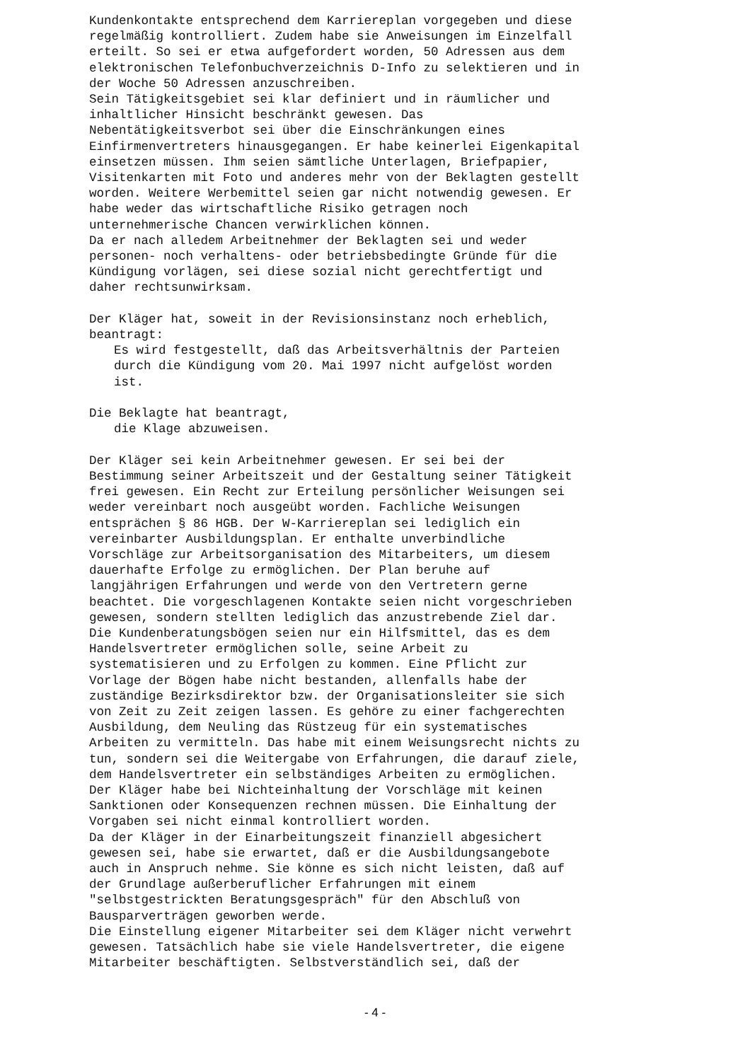Kundenkontakte entsprechend dem Karriereplan vorgegeben und diese regelmäßig kontrolliert. Zudem habe sie Anweisungen im Einzelfall erteilt. So sei er etwa aufgefordert worden, 50 Adressen aus dem elektronischen Telefonbuchverzeichnis D-Info zu selektieren und in der Woche 50 Adressen anzuschreiben. Sein Tätigkeitsgebiet sei klar definiert und in räumlicher und inhaltlicher Hinsicht beschränkt gewesen. Das Nebentätigkeitsverbot sei über die Einschränkungen eines Einfirmenvertreters hinausgegangen. Er habe keinerlei Eigenkapital einsetzen müssen. Ihm seien sämtliche Unterlagen, Briefpapier, Visitenkarten mit Foto und anderes mehr von der Beklagten gestellt worden. Weitere Werbemittel seien gar nicht notwendig gewesen. Er habe weder das wirtschaftliche Risiko getragen noch unternehmerische Chancen verwirklichen können. Da er nach alledem Arbeitnehmer der Beklagten sei und weder personen- noch verhaltens- oder betriebsbedingte Gründe für die Kündigung vorlägen, sei diese sozial nicht gerechtfertigt und daher rechtsunwirksam. Der Kläger hat, soweit in der Revisionsinstanz noch erheblich, beantragt:
Es wird festgestellt, daß das Arbeitsverhältnis der Parteien durch die Kündigung vom 20. Mai 1997 nicht aufgelöst worden ist.
Die Beklagte hat beantragt,
die Klage abzuweisen.
Der Kläger sei kein Arbeitnehmer gewesen. Er sei bei der Bestimmung seiner Arbeitszeit und der Gestaltung seiner Tätigkeit frei gewesen. Ein Recht zur Erteilung persönlicher Weisungen sei weder vereinbart noch ausgeübt worden. Fachliche Weisungen entsprächen § 86 HGB. Der W-Karriereplan sei lediglich ein vereinbarter Ausbildungsplan. Er enthalte unverbindliche Vorschläge zur Arbeitsorganisation des Mitarbeiters, um diesem dauerhafte Erfolge zu ermöglichen. Der Plan beruhe auf langjährigen Erfahrungen und werde von den Vertretern gerne beachtet. Die vorgeschlagenen Kontakte seien nicht vorgeschrieben gewesen, sondern stellten lediglich das anzustrebende Ziel dar. Die Kundenberatungsbögen seien nur ein Hilfsmittel, das es dem Handelsvertreter ermöglichen solle, seine Arbeit zu systematisieren und zu Erfolgen zu kommen. Eine Pflicht zur Vorlage der Bögen habe nicht bestanden, allenfalls habe der zuständige Bezirksdirektor bzw. der Organisationsleiter sie sich von Zeit zu Zeit zeigen lassen. Es gehöre zu einer fachgerechten Ausbildung, dem Neuling das Rüstzeug für ein systematisches Arbeiten zu vermitteln. Das habe mit einem Weisungsrecht nichts zu tun, sondern sei die Weitergabe von Erfahrungen, die darauf ziele, dem Handelsvertreter ein selbständiges Arbeiten zu ermöglichen. Der Kläger habe bei Nichteinhaltung der Vorschläge mit keinen Sanktionen oder Konsequenzen rechnen müssen. Die Einhaltung der Vorgaben sei nicht einmal kontrolliert worden. Da der Kläger in der Einarbeitungszeit finanziell abgesichert gewesen sei, habe sie erwartet, daß er die Ausbildungsangebote auch in Anspruch nehme. Sie könne es sich nicht leisten, daß auf der Grundlage außerberuflicher Erfahrungen mit einem "selbstgestrickten Beratungsgespräch" für den Abschluß von Bausparverträgen geworben werde. Die Einstellung eigener Mitarbeiter sei dem Kläger nicht verwehrt gewesen. Tatsächlich habe sie viele Handelsvertreter, die eigene Mitarbeiter beschäftigten. Selbstverständlich sei, daß der
- 4 -